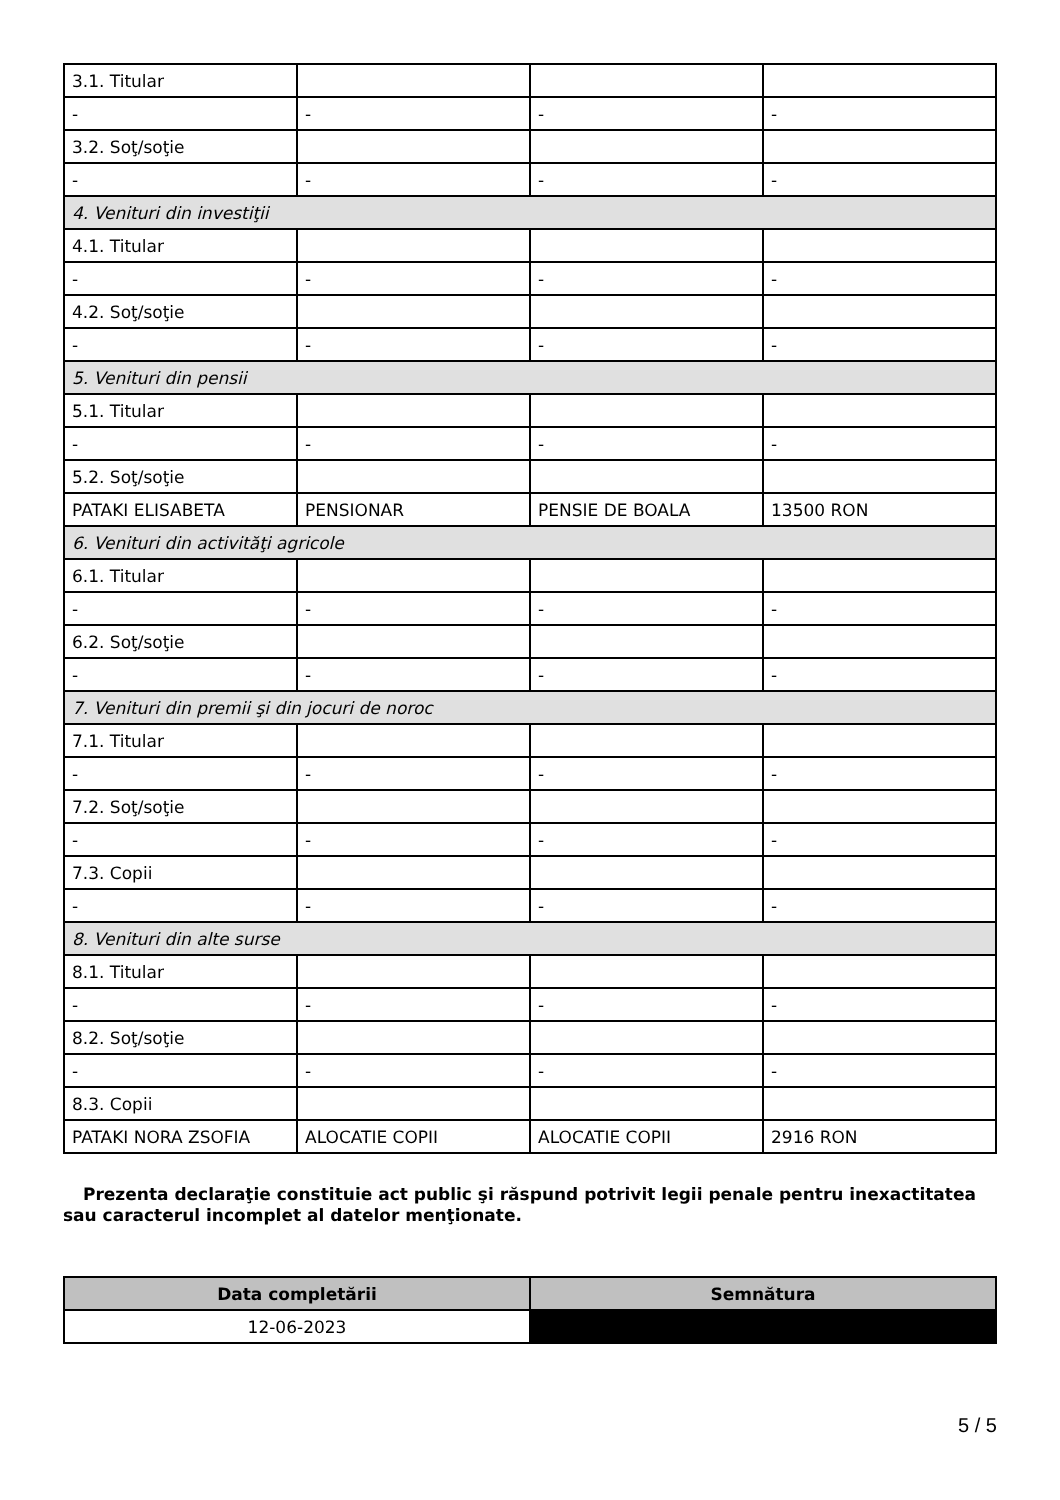| 3.1. Titular | | | |
| - | - | - | - |
| 3.2. Soţ/soţie | | | |
| - | - | - | - |
| 4. Venituri din investiţii | | | |
| 4.1. Titular | | | |
| - | - | - | - |
| 4.2. Soţ/soţie | | | |
| - | - | - | - |
| 5. Venituri din pensii | | | |
| 5.1. Titular | | | |
| - | - | - | - |
| 5.2. Soţ/soţie | | | |
| PATAKI ELISABETA | PENSIONAR | PENSIE DE BOALA | 13500 RON |
| 6. Venituri din activităţi agricole | | | |
| 6.1. Titular | | | |
| - | - | - | - |
| 6.2. Soţ/soţie | | | |
| - | - | - | - |
| 7. Venituri din premii şi din jocuri de noroc | | | |
| 7.1. Titular | | | |
| - | - | - | - |
| 7.2. Soţ/soţie | | | |
| - | - | - | - |
| 7.3. Copii | | | |
| - | - | - | - |
| 8. Venituri din alte surse | | | |
| 8.1. Titular | | | |
| - | - | - | - |
| 8.2. Soţ/soţie | | | |
| - | - | - | - |
| 8.3. Copii | | | |
| PATAKI NORA ZSOFIA | ALOCATIE COPII | ALOCATIE COPII | 2916 RON |
Prezenta declaraţie constituie act public şi răspund potrivit legii penale pentru inexactitatea sau caracterul incomplet al datelor menţionate.
| Data completării | Semnătura |
| --- | --- |
| 12-06-2023 | |
5 / 5